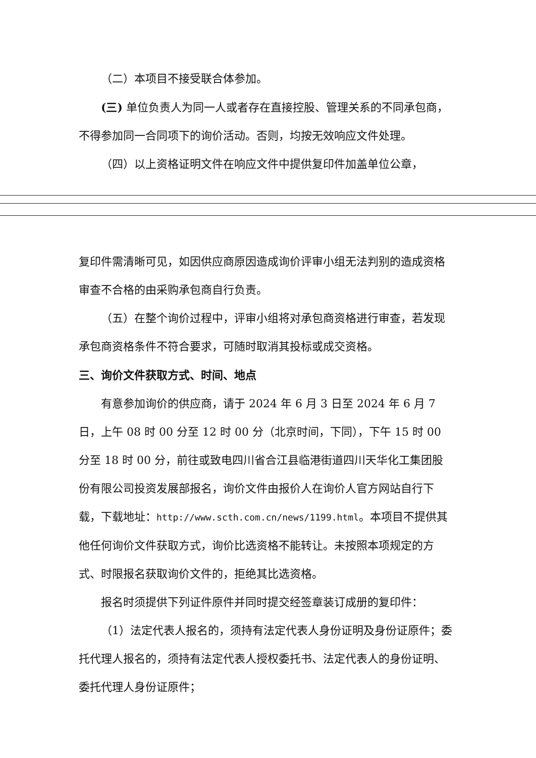（二）本项目不接受联合体参加。
(三) 单位负责人为同一人或者存在直接控股、管理关系的不同承包商，不得参加同一合同项下的询价活动。否则，均按无效响应文件处理。
（四）以上资格证明文件在响应文件中提供复印件加盖单位公章，
复印件需清晰可见，如因供应商原因造成询价评审小组无法判别的造成资格审查不合格的由采购承包商自行负责。
（五）在整个询价过程中，评审小组将对承包商资格进行审查，若发现承包商资格条件不符合要求，可随时取消其投标或成交资格。
三、询价文件获取方式、时间、地点
有意参加询价的供应商，请于 2024 年 6 月 3 日至 2024 年 6 月 7 日，上午 08 时 00 分至 12 时 00 分（北京时间，下同），下午 15 时 00 分至 18 时 00 分，前往或致电四川省合江县临港街道四川天华化工集团股份有限公司投资发展部报名，询价文件由报价人在询价人官方网站自行下载，下载地址：http://www.scth.com.cn/news/1199.html。本项目不提供其他任何询价文件获取方式，询价比选资格不能转让。未按照本项规定的方式、时限报名获取询价文件的，拒绝其比选资格。
报名时须提供下列证件原件并同时提交经签章装订成册的复印件：
（1）法定代表人报名的，须持有法定代表人身份证明及身份证原件；委托代理人报名的，须持有法定代表人授权委托书、法定代表人的身份证明、委托代理人身份证原件；